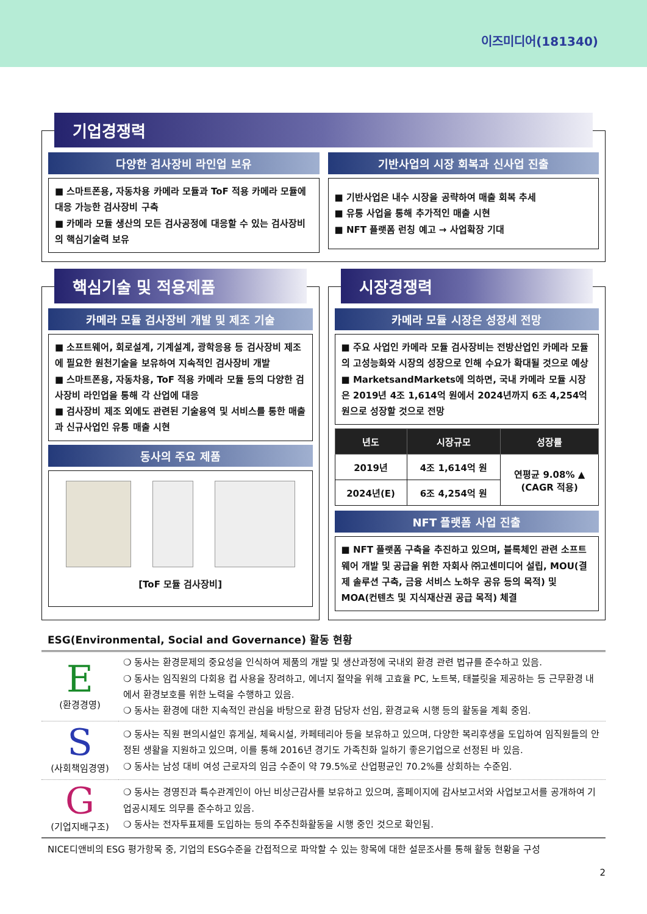이즈미디어(181340)
기업경쟁력
다양한 검사장비 라인업 보유
■ 스마트폰용, 자동차용 카메라 모듈과 ToF 적용 카메라 모듈에 대응 가능한 검사장비 구축
■ 카메라 모듈 생산의 모든 검사공정에 대응할 수 있는 검사장비의 핵심기술력 보유
기반사업의 시장 회복과 신사업 진출
■ 기반사업은 내수 시장을 공략하여 매출 회복 추세
■ 유통 사업을 통해 추가적인 매출 시현
■ NFT 플랫폼 런칭 예고 → 사업확장 기대
핵심기술 및 적용제품
카메라 모듈 검사장비 개발 및 제조 기술
■ 소프트웨어, 회로설계, 기계설계, 광학응용 등 검사장비 제조에 필요한 원천기술을 보유하여 지속적인 검사장비 개발
■ 스마트폰용, 자동차용, ToF 적용 카메라 모듈 등의 다양한 검사장비 라인업을 통해 각 산업에 대응
■ 검사장비 제조 외에도 관련된 기술용역 및 서비스를 통한 매출과 신규사업인 유통 매출 시현
동사의 주요 제품
[ToF 모듈 검사장비]
시장경쟁력
카메라 모듈 시장은 성장세 전망
■ 주요 사업인 카메라 모듈 검사장비는 전방산업인 카메라 모듈의 고성능화와 시장의 성장으로 인해 수요가 확대될 것으로 예상
■ MarketsandMarkets에 의하면, 국내 카메라 모듈 시장은 2019년 4조 1,614억 원에서 2024년까지 6조 4,254억 원으로 성장할 것으로 전망
| 년도 | 시장규모 | 성장률 |
| --- | --- | --- |
| 2019년 | 4조 1,614억 원 | 연평균 9.08% ▲ (CAGR 적용) |
| 2024년(E) | 6조 4,254억 원 | |
NFT 플랫폼 사업 진출
■ NFT 플랫폼 구축을 추진하고 있으며, 블록체인 관련 소프트웨어 개발 및 공급을 위한 자회사 ㈜고센미디어 설립, MOU(결제 솔루션 구축, 금융 서비스 노하우 공유 등의 목적) 및 MOA(컨텐츠 및 지식재산권 공급 목적) 체결
ESG(Environmental, Social and Governance) 활동 현황
| E (환경경영) | ❍ 동사는 환경문제의 중요성을 인식하여 제품의 개발 및 생산과정에 국내외 환경 관련 법규를 준수하고 있음. ❍ 동사는 임직원의 다회용 컵 사용을 장려하고, 에너지 절약을 위해 고효율 PC, 노트북, 태블릿을 제공하는 등 근무환경 내에서 환경보호를 위한 노력을 수행하고 있음. ❍ 동사는 환경에 대한 지속적인 관심을 바탕으로 환경 담당자 선임, 환경교육 시행 등의 활동을 계획 중임. |
| S (사회책임경영) | ❍ 동사는 직원 편의시설인 휴게실, 체육시설, 카페테리아 등을 보유하고 있으며, 다양한 복리후생을 도입하여 임직원들의 안정된 생활을 지원하고 있으며, 이를 통해 2016년 경기도 가족친화 일하기 좋은기업으로 선정된 바 있음. ❍ 동사는 남성 대비 여성 근로자의 임금 수준이 약 79.5%로 산업평균인 70.2%를 상회하는 수준임. |
| G (기업지배구조) | ❍ 동사는 경영진과 특수관계인이 아닌 비상근감사를 보유하고 있으며, 홈페이지에 감사보고서와 사업보고서를 공개하여 기업공시제도 의무를 준수하고 있음. ❍ 동사는 전자투표제를 도입하는 등의 주주친화활동을 시행 중인 것으로 확인됨. |
NICE디앤비의 ESG 평가항목 중, 기업의 ESG수준을 간접적으로 파악할 수 있는 항목에 대한 설문조사를 통해 활동 현황을 구성
2